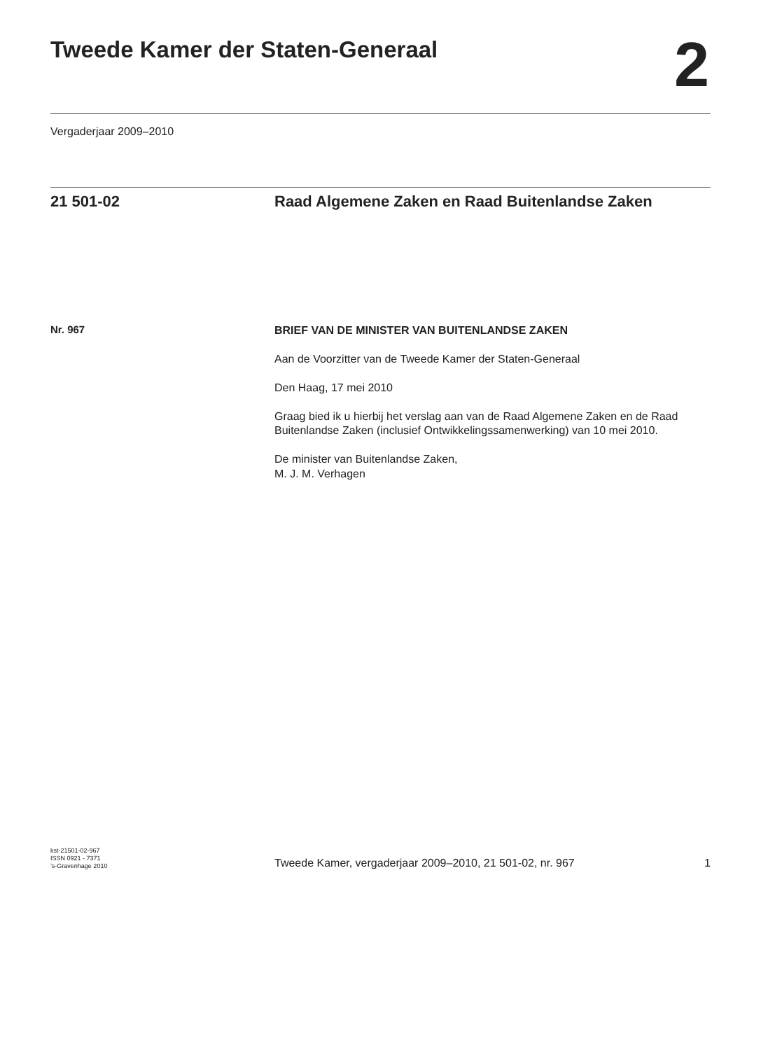Tweede Kamer der Staten-Generaal
2
Vergaderjaar 2009–2010
21 501-02 Raad Algemene Zaken en Raad Buitenlandse Zaken
Nr. 967
BRIEF VAN DE MINISTER VAN BUITENLANDSE ZAKEN
Aan de Voorzitter van de Tweede Kamer der Staten-Generaal
Den Haag, 17 mei 2010
Graag bied ik u hierbij het verslag aan van de Raad Algemene Zaken en de Raad Buitenlandse Zaken (inclusief Ontwikkelingssamenwerking) van 10 mei 2010.
De minister van Buitenlandse Zaken,
M. J. M. Verhagen
kst-21501-02-967
ISSN 0921 - 7371
’s-Gravenhage 2010
Tweede Kamer, vergaderjaar 2009–2010, 21 501-02, nr. 967
1